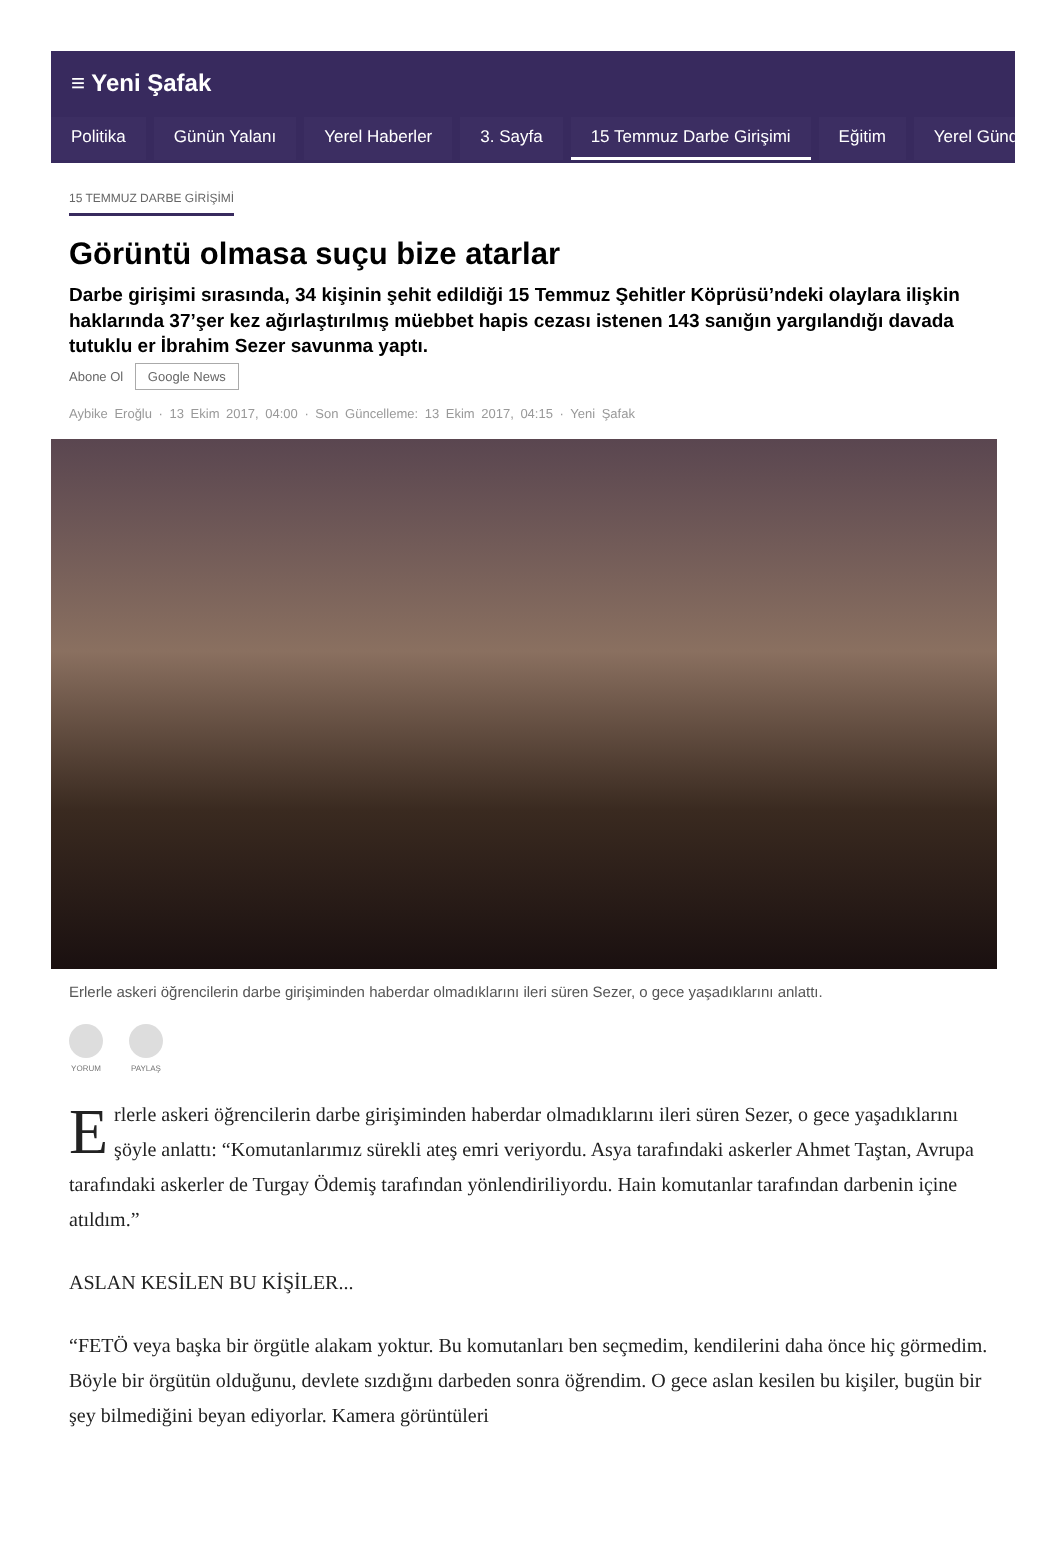≡ Yeni Şafak
Politika Günün Yalanı Yerel Haberler 3. Sayfa 15 Temmuz Darbe Girişimi Eğitim Yerel Günd
15 TEMMUZ DARBE GİRİŞİMİ
Görüntü olmasa suçu bize atarlar
Darbe girişimi sırasında, 34 kişinin şehit edildiği 15 Temmuz Şehitler Köprüsü’ndeki olaylara ilişkin haklarında 37’şer kez ağırlaştırılmış müebbet hapis cezası istenen 143 sanığın yargılandığı davada tutuklu er İbrahim Sezer savunma yaptı.
Abone Ol Google News
Aybike Eroğlu · 13 Ekim 2017, 04:00 · Son Güncelleme: 13 Ekim 2017, 04:15 · Yeni Şafak
Erlerle askeri öğrencilerin darbe girişiminden haberdar olmadıklarını ileri süren Sezer, o gece yaşadıklarını anlattı.
YORUM PAYLAŞ
Erlerle askeri öğrencilerin darbe girişiminden haberdar olmadıklarını ileri süren Sezer, o gece yaşadıklarını şöyle anlattı: “Komutanlarımız sürekli ateş emri veriyordu. Asya tarafındaki askerler Ahmet Taştan, Avrupa tarafındaki askerler de Turgay Ödemiş tarafından yönlendiriliyordu. Hain komutanlar tarafından darbenin içine atıldım.”
ASLAN KESİLEN BU KİŞİLER...
“FETÖ veya başka bir örgütle alakam yoktur. Bu komutanları ben seçmedim, kendilerini daha önce hiç görmedim. Böyle bir örgütün olduğunu, devlete sızdığını darbeden sonra öğrendim. O gece aslan kesilen bu kişiler, bugün bir şey bilmediğini beyan ediyorlar. Kamera görüntüleri